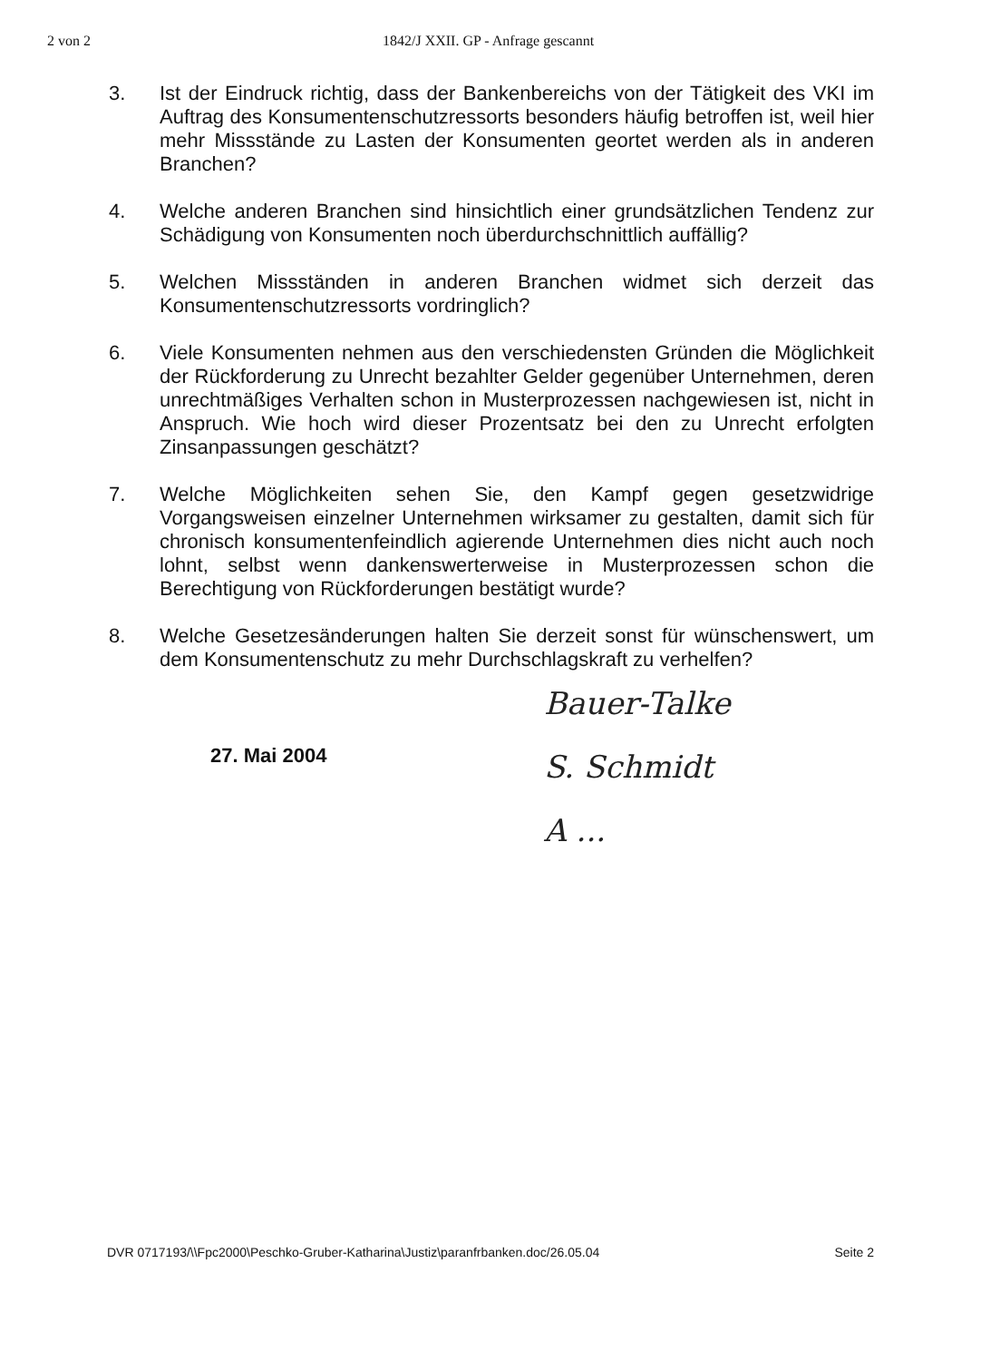2 von 2 1842/J XXII. GP - Anfrage gescannt
3. Ist der Eindruck richtig, dass der Bankenbereichs von der Tätigkeit des VKI im Auftrag des Konsumentenschutzressorts besonders häufig betroffen ist, weil hier mehr Missstände zu Lasten der Konsumenten geortet werden als in anderen Branchen?
4. Welche anderen Branchen sind hinsichtlich einer grundsätzlichen Tendenz zur Schädigung von Konsumenten noch überdurchschnittlich auffällig?
5. Welchen Missständen in anderen Branchen widmet sich derzeit das Konsumentenschutzressorts vordringlich?
6. Viele Konsumenten nehmen aus den verschiedensten Gründen die Möglichkeit der Rückforderung zu Unrecht bezahlter Gelder gegenüber Unternehmen, deren unrechtmäßiges Verhalten schon in Musterprozessen nachgewiesen ist, nicht in Anspruch. Wie hoch wird dieser Prozentsatz bei den zu Unrecht erfolgten Zinsanpassungen geschätzt?
7. Welche Möglichkeiten sehen Sie, den Kampf gegen gesetzwidrige Vorgangsweisen einzelner Unternehmen wirksamer zu gestalten, damit sich für chronisch konsumentenfeindlich agierende Unternehmen dies nicht auch noch lohnt, selbst wenn dankenswerterweise in Musterprozessen schon die Berechtigung von Rückforderungen bestätigt wurde?
8. Welche Gesetzesänderungen halten Sie derzeit sonst für wünschenswert, um dem Konsumentenschutz zu mehr Durchschlagskraft zu verhelfen?
27. Mai 2004
Bauer-Talke
S. Schmidt
A ...
DVR 0717193/\\Fpc2000\Peschko-Gruber-Katharina\Justiz\paranfrbanken.doc/26.05.04 Seite 2